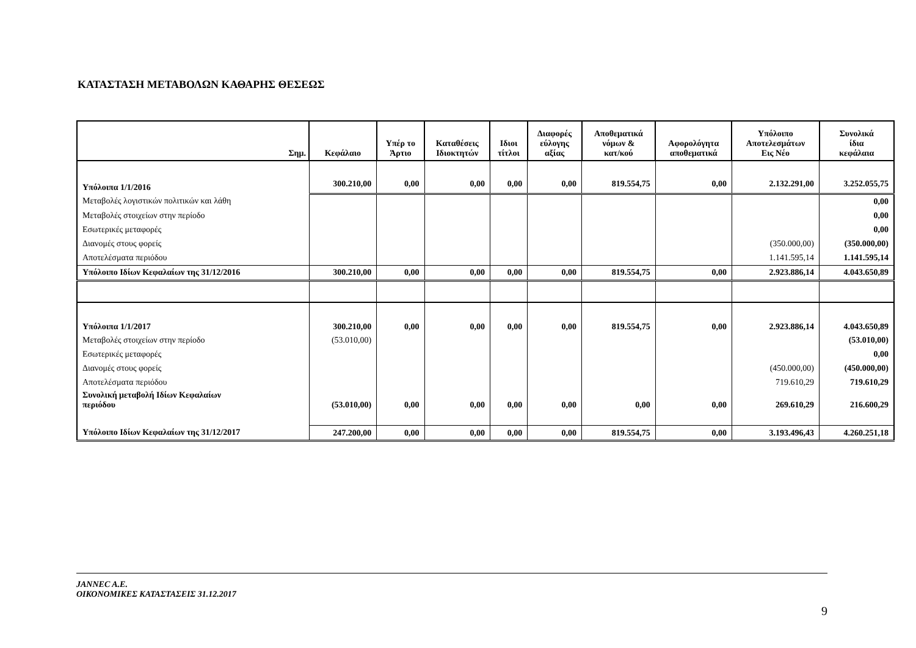ΚΑΤΑΣΤΑΣΗ ΜΕΤΑΒΟΛΩΝ ΚΑΘΑΡΗΣ ΘΕΣΕΩΣ
| Σημ. | Κεφάλαιο | Υπέρ το Άρτιο | Καταθέσεις Ιδιοκτητών | Ιδιοι τίτλοι | Διαφορές εύλογης αξίας | Αποθεματικά νόμων & κατ/κού | Αφορολόγητα αποθεματικά | Υπόλοιπο Αποτελεσμάτων Εις Νέο | Συνολικά ίδια κεφάλαια |
| --- | --- | --- | --- | --- | --- | --- | --- | --- | --- |
| Υπόλοιπα 1/1/2016 | 300.210,00 | 0,00 | 0,00 | 0,00 | 0,00 | 819.554,75 | 0,00 | 2.132.291,00 | 3.252.055,75 |
| Μεταβολές λογιστικών πολιτικών και λάθη | | | | | | | | | 0,00 |
| Μεταβολές στοιχείων στην περίοδο | | | | | | | | | 0,00 |
| Εσωτερικές μεταφορές | | | | | | | | | 0,00 |
| Διανομές στους φορείς | | | | | | | | (350.000,00) | (350.000,00) |
| Αποτελέσματα περιόδου | | | | | | | | 1.141.595,14 | 1.141.595,14 |
| Υπόλοιπο Ιδίων Κεφαλαίων της 31/12/2016 | 300.210,00 | 0,00 | 0,00 | 0,00 | 0,00 | 819.554,75 | 0,00 | 2.923.886,14 | 4.043.650,89 |
| Υπόλοιπα 1/1/2017 | 300.210,00 | 0,00 | 0,00 | 0,00 | 0,00 | 819.554,75 | 0,00 | 2.923.886,14 | 4.043.650,89 |
| Μεταβολές στοιχείων στην περίοδο | (53.010,00) | | | | | | | | (53.010,00) |
| Εσωτερικές μεταφορές | | | | | | | | | 0,00 |
| Διανομές στους φορείς | | | | | | | | (450.000,00) | (450.000,00) |
| Αποτελέσματα περιόδου | | | | | | | | 719.610,29 | 719.610,29 |
| Συνολική μεταβολή Ιδίων Κεφαλαίων περιόδου | (53.010,00) | 0,00 | 0,00 | 0,00 | 0,00 | 0,00 | 0,00 | 269.610,29 | 216.600,29 |
| Υπόλοιπο Ιδίων Κεφαλαίων της 31/12/2017 | 247.200,00 | 0,00 | 0,00 | 0,00 | 0,00 | 819.554,75 | 0,00 | 3.193.496,43 | 4.260.251,18 |
JANNEC A.E.
ΟΙΚΟΝΟΜΙΚΕΣ ΚΑΤΑΣΤΑΣΕΙΣ 31.12.2017
9